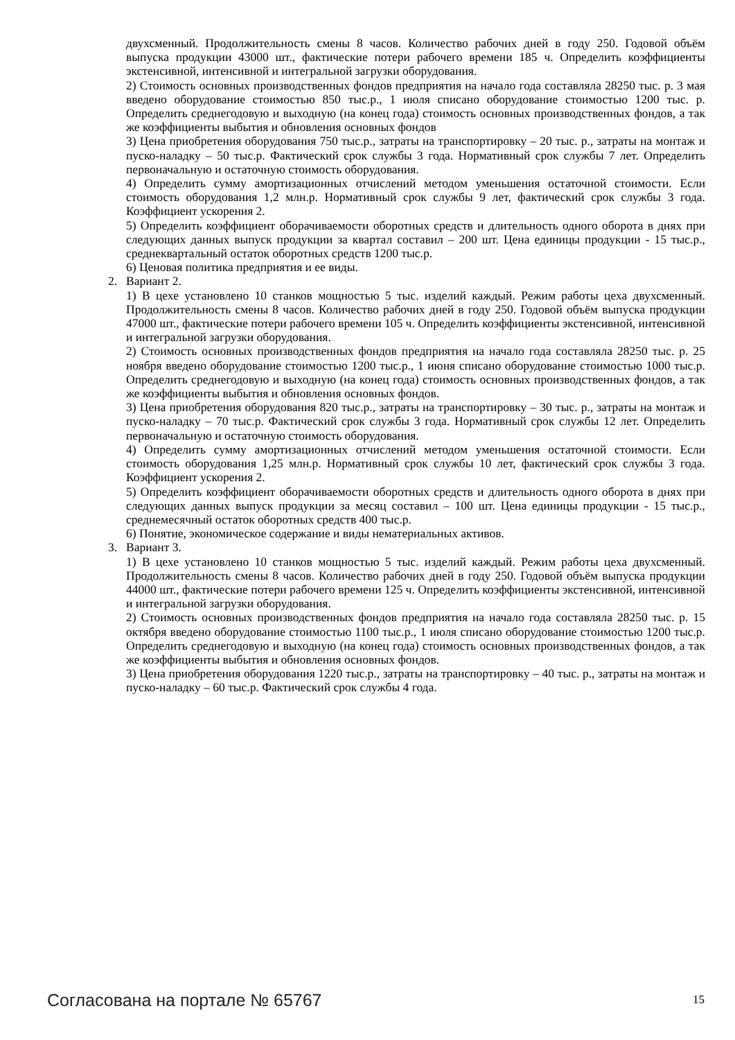двухсменный. Продолжительность смены 8 часов. Количество рабочих дней в году 250. Годовой объём выпуска продукции 43000 шт., фактические потери рабочего времени 185 ч. Определить коэффициенты экстенсивной, интенсивной и интегральной загрузки оборудования.
2) Стоимость основных производственных фондов предприятия на начало года составляла 28250 тыс. р. 3 мая введено оборудование стоимостью 850 тыс.р., 1 июля списано оборудование стоимостью 1200 тыс. р. Определить среднегодовую и выходную (на конец года) стоимость основных производственных фондов, а так же коэффициенты выбытия и обновления основных фондов
3) Цена приобретения оборудования 750 тыс.р., затраты на транспортировку – 20 тыс. р., затраты на монтаж и пуско-наладку – 50 тыс.р. Фактический срок службы 3 года. Нормативный срок службы 7 лет. Определить первоначальную и остаточную стоимость оборудования.
4) Определить сумму амортизационных отчислений методом уменьшения остаточной стоимости. Если стоимость оборудования 1,2 млн.р. Нормативный срок службы 9 лет, фактический срок службы 3 года. Коэффициент ускорения 2.
5) Определить коэффициент оборачиваемости оборотных средств и длительность одного оборота в днях при следующих данных выпуск продукции за квартал составил – 200 шт. Цена единицы продукции - 15 тыс.р., среднеквартальный остаток оборотных средств 1200 тыс.р.
6) Ценовая политика предприятия и ее виды.
2. Вариант 2.
1) В цехе установлено 10 станков мощностью 5 тыс. изделий каждый. Режим работы цеха двухсменный. Продолжительность смены 8 часов. Количество рабочих дней в году 250. Годовой объём выпуска продукции 47000 шт., фактические потери рабочего времени 105 ч. Определить коэффициенты экстенсивной, интенсивной и интегральной загрузки оборудования.
2) Стоимость основных производственных фондов предприятия на начало года составляла 28250 тыс. р. 25 ноября введено оборудование стоимостью 1200 тыс.р., 1 июня списано оборудование стоимостью 1000 тыс.р. Определить среднегодовую и выходную (на конец года) стоимость основных производственных фондов, а так же коэффициенты выбытия и обновления основных фондов.
3) Цена приобретения оборудования 820 тыс.р., затраты на транспортировку – 30 тыс. р., затраты на монтаж и пуско-наладку – 70 тыс.р. Фактический срок службы 3 года. Нормативный срок службы 12 лет. Определить первоначальную и остаточную стоимость оборудования.
4) Определить сумму амортизационных отчислений методом уменьшения остаточной стоимости. Если стоимость оборудования 1,25 млн.р. Нормативный срок службы 10 лет, фактический срок службы 3 года. Коэффициент ускорения 2.
5) Определить коэффициент оборачиваемости оборотных средств и длительность одного оборота в днях при следующих данных выпуск продукции за месяц составил – 100 шт. Цена единицы продукции - 15 тыс.р., среднемесячный остаток оборотных средств 400 тыс.р.
6) Понятие, экономическое содержание и виды нематериальных активов.
3. Вариант 3.
1) В цехе установлено 10 станков мощностью 5 тыс. изделий каждый. Режим работы цеха двухсменный. Продолжительность смены 8 часов. Количество рабочих дней в году 250. Годовой объём выпуска продукции 44000 шт., фактические потери рабочего времени 125 ч. Определить коэффициенты экстенсивной, интенсивной и интегральной загрузки оборудования.
2) Стоимость основных производственных фондов предприятия на начало года составляла 28250 тыс. р. 15 октября введено оборудование стоимостью 1100 тыс.р., 1 июля списано оборудование стоимостью 1200 тыс.р. Определить среднегодовую и выходную (на конец года) стоимость основных производственных фондов, а так же коэффициенты выбытия и обновления основных фондов.
3) Цена приобретения оборудования 1220 тыс.р., затраты на транспортировку – 40 тыс. р., затраты на монтаж и пуско-наладку – 60 тыс.р. Фактический срок службы 4 года.
Согласована на портале № 65767 15